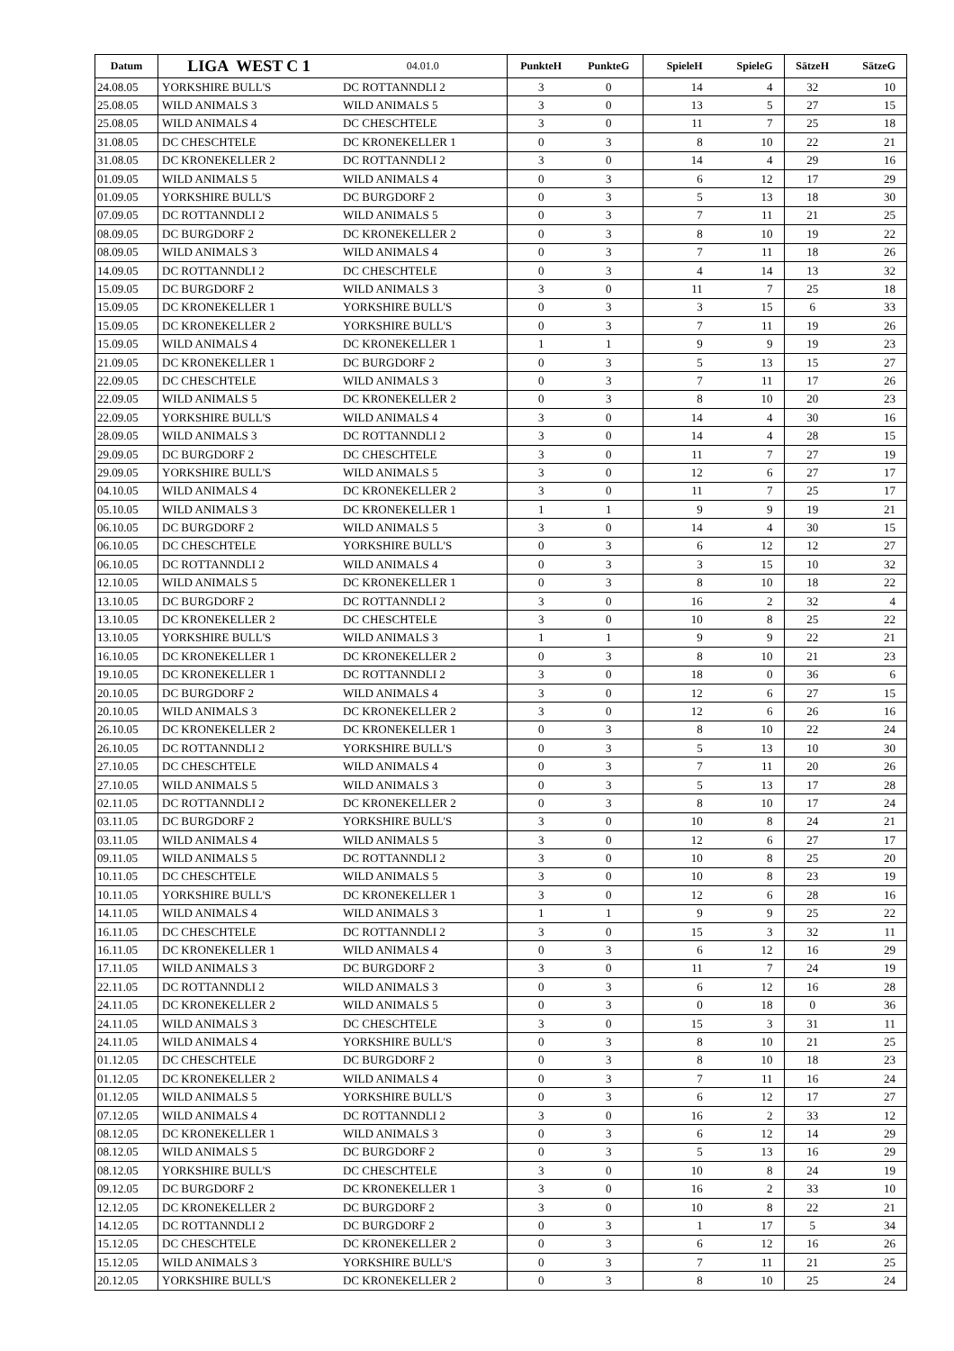| Datum | LIGA WEST C 1 | 04.01.0 | PunkteH | PunkteG | SpieleH | SpieleG | SätzeH | SätzeG |
| 24.08.05 | YORKSHIRE BULL'S | DC ROTTANNDLI 2 | 3 | 0 | 14 | 4 | 32 | 10 |
| 25.08.05 | WILD ANIMALS 3 | WILD ANIMALS 5 | 3 | 0 | 13 | 5 | 27 | 15 |
| 25.08.05 | WILD ANIMALS 4 | DC CHESCHTELE | 3 | 0 | 11 | 7 | 25 | 18 |
| 31.08.05 | DC CHESCHTELE | DC KRONEKELLER 1 | 0 | 3 | 8 | 10 | 22 | 21 |
| 31.08.05 | DC KRONEKELLER 2 | DC ROTTANNDLI 2 | 3 | 0 | 14 | 4 | 29 | 16 |
| 01.09.05 | WILD ANIMALS 5 | WILD ANIMALS 4 | 0 | 3 | 6 | 12 | 17 | 29 |
| 01.09.05 | YORKSHIRE BULL'S | DC BURGDORF 2 | 0 | 3 | 5 | 13 | 18 | 30 |
| 07.09.05 | DC ROTTANNDLI 2 | WILD ANIMALS 5 | 0 | 3 | 7 | 11 | 21 | 25 |
| 08.09.05 | DC BURGDORF 2 | DC KRONEKELLER 2 | 0 | 3 | 8 | 10 | 19 | 22 |
| 08.09.05 | WILD ANIMALS 3 | WILD ANIMALS 4 | 0 | 3 | 7 | 11 | 18 | 26 |
| 14.09.05 | DC ROTTANNDLI 2 | DC CHESCHTELE | 0 | 3 | 4 | 14 | 13 | 32 |
| 15.09.05 | DC BURGDORF 2 | WILD ANIMALS 3 | 3 | 0 | 11 | 7 | 25 | 18 |
| 15.09.05 | DC KRONEKELLER 1 | YORKSHIRE BULL'S | 0 | 3 | 3 | 15 | 6 | 33 |
| 15.09.05 | DC KRONEKELLER 2 | YORKSHIRE BULL'S | 0 | 3 | 7 | 11 | 19 | 26 |
| 15.09.05 | WILD ANIMALS 4 | DC KRONEKELLER 1 | 1 | 1 | 9 | 9 | 19 | 23 |
| 21.09.05 | DC KRONEKELLER 1 | DC BURGDORF 2 | 0 | 3 | 5 | 13 | 15 | 27 |
| 22.09.05 | DC CHESCHTELE | WILD ANIMALS 3 | 0 | 3 | 7 | 11 | 17 | 26 |
| 22.09.05 | WILD ANIMALS 5 | DC KRONEKELLER 2 | 0 | 3 | 8 | 10 | 20 | 23 |
| 22.09.05 | YORKSHIRE BULL'S | WILD ANIMALS 4 | 3 | 0 | 14 | 4 | 30 | 16 |
| 28.09.05 | WILD ANIMALS 3 | DC ROTTANNDLI 2 | 3 | 0 | 14 | 4 | 28 | 15 |
| 29.09.05 | DC BURGDORF 2 | DC CHESCHTELE | 3 | 0 | 11 | 7 | 27 | 19 |
| 29.09.05 | YORKSHIRE BULL'S | WILD ANIMALS 5 | 3 | 0 | 12 | 6 | 27 | 17 |
| 04.10.05 | WILD ANIMALS 4 | DC KRONEKELLER 2 | 3 | 0 | 11 | 7 | 25 | 17 |
| 05.10.05 | WILD ANIMALS 3 | DC KRONEKELLER 1 | 1 | 1 | 9 | 9 | 19 | 21 |
| 06.10.05 | DC BURGDORF 2 | WILD ANIMALS 5 | 3 | 0 | 14 | 4 | 30 | 15 |
| 06.10.05 | DC CHESCHTELE | YORKSHIRE BULL'S | 0 | 3 | 6 | 12 | 12 | 27 |
| 06.10.05 | DC ROTTANNDLI 2 | WILD ANIMALS 4 | 0 | 3 | 3 | 15 | 10 | 32 |
| 12.10.05 | WILD ANIMALS 5 | DC KRONEKELLER 1 | 0 | 3 | 8 | 10 | 18 | 22 |
| 13.10.05 | DC BURGDORF 2 | DC ROTTANNDLI 2 | 3 | 0 | 16 | 2 | 32 | 4 |
| 13.10.05 | DC KRONEKELLER 2 | DC CHESCHTELE | 3 | 0 | 10 | 8 | 25 | 22 |
| 13.10.05 | YORKSHIRE BULL'S | WILD ANIMALS 3 | 1 | 1 | 9 | 9 | 22 | 21 |
| 16.10.05 | DC KRONEKELLER 1 | DC KRONEKELLER 2 | 0 | 3 | 8 | 10 | 21 | 23 |
| 19.10.05 | DC KRONEKELLER 1 | DC ROTTANNDLI 2 | 3 | 0 | 18 | 0 | 36 | 6 |
| 20.10.05 | DC BURGDORF 2 | WILD ANIMALS 4 | 3 | 0 | 12 | 6 | 27 | 15 |
| 20.10.05 | WILD ANIMALS 3 | DC KRONEKELLER 2 | 3 | 0 | 12 | 6 | 26 | 16 |
| 26.10.05 | DC KRONEKELLER 2 | DC KRONEKELLER 1 | 0 | 3 | 8 | 10 | 22 | 24 |
| 26.10.05 | DC ROTTANNDLI 2 | YORKSHIRE BULL'S | 0 | 3 | 5 | 13 | 10 | 30 |
| 27.10.05 | DC CHESCHTELE | WILD ANIMALS 4 | 0 | 3 | 7 | 11 | 20 | 26 |
| 27.10.05 | WILD ANIMALS 5 | WILD ANIMALS 3 | 0 | 3 | 5 | 13 | 17 | 28 |
| 02.11.05 | DC ROTTANNDLI 2 | DC KRONEKELLER 2 | 0 | 3 | 8 | 10 | 17 | 24 |
| 03.11.05 | DC BURGDORF 2 | YORKSHIRE BULL'S | 3 | 0 | 10 | 8 | 24 | 21 |
| 03.11.05 | WILD ANIMALS 4 | WILD ANIMALS 5 | 3 | 0 | 12 | 6 | 27 | 17 |
| 09.11.05 | WILD ANIMALS 5 | DC ROTTANNDLI 2 | 3 | 0 | 10 | 8 | 25 | 20 |
| 10.11.05 | DC CHESCHTELE | WILD ANIMALS 5 | 3 | 0 | 10 | 8 | 23 | 19 |
| 10.11.05 | YORKSHIRE BULL'S | DC KRONEKELLER 1 | 3 | 0 | 12 | 6 | 28 | 16 |
| 14.11.05 | WILD ANIMALS 4 | WILD ANIMALS 3 | 1 | 1 | 9 | 9 | 25 | 22 |
| 16.11.05 | DC CHESCHTELE | DC ROTTANNDLI 2 | 3 | 0 | 15 | 3 | 32 | 11 |
| 16.11.05 | DC KRONEKELLER 1 | WILD ANIMALS 4 | 0 | 3 | 6 | 12 | 16 | 29 |
| 17.11.05 | WILD ANIMALS 3 | DC BURGDORF 2 | 3 | 0 | 11 | 7 | 24 | 19 |
| 22.11.05 | DC ROTTANNDLI 2 | WILD ANIMALS 3 | 0 | 3 | 6 | 12 | 16 | 28 |
| 24.11.05 | DC KRONEKELLER 2 | WILD ANIMALS 5 | 0 | 3 | 0 | 18 | 0 | 36 |
| 24.11.05 | WILD ANIMALS 3 | DC CHESCHTELE | 3 | 0 | 15 | 3 | 31 | 11 |
| 24.11.05 | WILD ANIMALS 4 | YORKSHIRE BULL'S | 0 | 3 | 8 | 10 | 21 | 25 |
| 01.12.05 | DC CHESCHTELE | DC BURGDORF 2 | 0 | 3 | 8 | 10 | 18 | 23 |
| 01.12.05 | DC KRONEKELLER 2 | WILD ANIMALS 4 | 0 | 3 | 7 | 11 | 16 | 24 |
| 01.12.05 | WILD ANIMALS 5 | YORKSHIRE BULL'S | 0 | 3 | 6 | 12 | 17 | 27 |
| 07.12.05 | WILD ANIMALS 4 | DC ROTTANNDLI 2 | 3 | 0 | 16 | 2 | 33 | 12 |
| 08.12.05 | DC KRONEKELLER 1 | WILD ANIMALS 3 | 0 | 3 | 6 | 12 | 14 | 29 |
| 08.12.05 | WILD ANIMALS 5 | DC BURGDORF 2 | 0 | 3 | 5 | 13 | 16 | 29 |
| 08.12.05 | YORKSHIRE BULL'S | DC CHESCHTELE | 3 | 0 | 10 | 8 | 24 | 19 |
| 09.12.05 | DC BURGDORF 2 | DC KRONEKELLER 1 | 3 | 0 | 16 | 2 | 33 | 10 |
| 12.12.05 | DC KRONEKELLER 2 | DC BURGDORF 2 | 3 | 0 | 10 | 8 | 22 | 21 |
| 14.12.05 | DC ROTTANNDLI 2 | DC BURGDORF 2 | 0 | 3 | 1 | 17 | 5 | 34 |
| 15.12.05 | DC CHESCHTELE | DC KRONEKELLER 2 | 0 | 3 | 6 | 12 | 16 | 26 |
| 15.12.05 | WILD ANIMALS 3 | YORKSHIRE BULL'S | 0 | 3 | 7 | 11 | 21 | 25 |
| 20.12.05 | YORKSHIRE BULL'S | DC KRONEKELLER 2 | 0 | 3 | 8 | 10 | 25 | 24 |